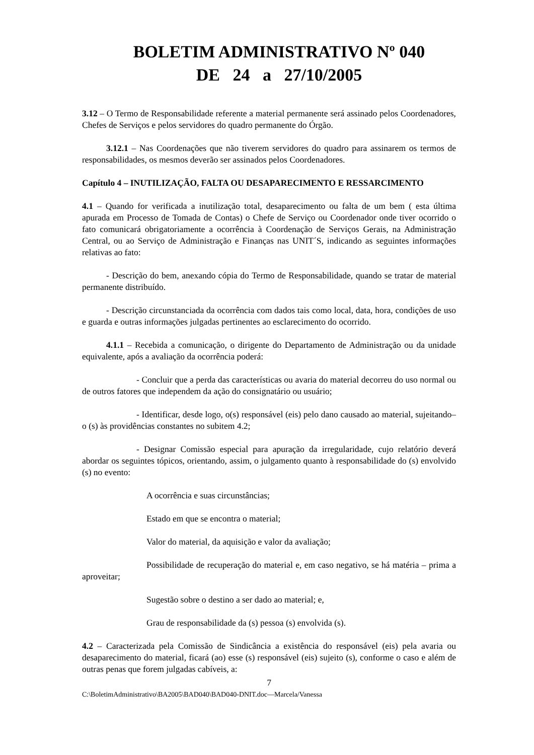BOLETIM ADMINISTRATIVO Nº 040
DE 24 a 27/10/2005
3.12 – O Termo de Responsabilidade referente a material permanente será assinado pelos Coordenadores, Chefes de Serviços e pelos servidores do quadro permanente do Órgão.
3.12.1 – Nas Coordenações que não tiverem servidores do quadro para assinarem os termos de responsabilidades, os mesmos deverão ser assinados pelos Coordenadores.
Capítulo 4 – INUTILIZAÇÃO, FALTA OU DESAPARECIMENTO E RESSARCIMENTO
4.1 – Quando for verificada a inutilização total, desaparecimento ou falta de um bem ( esta última apurada em Processo de Tomada de Contas) o Chefe de Serviço ou Coordenador onde tiver ocorrido o fato comunicará obrigatoriamente a ocorrência à Coordenação de Serviços Gerais, na Administração Central, ou ao Serviço de Administração e Finanças nas UNIT´S, indicando as seguintes informações relativas ao fato:
- Descrição do bem, anexando cópia do Termo de Responsabilidade, quando se tratar de material permanente distribuído.
- Descrição circunstanciada da ocorrência com dados tais como local, data, hora, condições de uso e guarda e outras informações julgadas pertinentes ao esclarecimento do ocorrido.
4.1.1 – Recebida a comunicação, o dirigente do Departamento de Administração ou da unidade equivalente, após a avaliação da ocorrência poderá:
- Concluir que a perda das características ou avaria do material decorreu do uso normal ou de outros fatores que independem da ação do consignatário ou usuário;
- Identificar, desde logo, o(s) responsável (eis) pelo dano causado ao material, sujeitando–o (s) às providências constantes no subitem 4.2;
- Designar Comissão especial para apuração da irregularidade, cujo relatório deverá abordar os seguintes tópicos, orientando, assim, o julgamento quanto à responsabilidade do (s) envolvido (s) no evento:
A ocorrência e suas circunstâncias;
Estado em que se encontra o material;
Valor do material, da aquisição e valor da avaliação;
Possibilidade de recuperação do material e, em caso negativo, se há matéria – prima a aproveitar;
Sugestão sobre o destino a ser dado ao material; e,
Grau de responsabilidade da (s) pessoa (s) envolvida (s).
4.2 – Caracterizada pela Comissão de Sindicância a existência do responsável (eis) pela avaria ou desaparecimento do material, ficará (ao) esse (s) responsável (eis) sujeito (s), conforme o caso e além de outras penas que forem julgadas cabíveis, a:
7
C:\BoletimAdministrativo\BA2005\BAD040\BAD040-DNIT.doc—Marcela/Vanessa